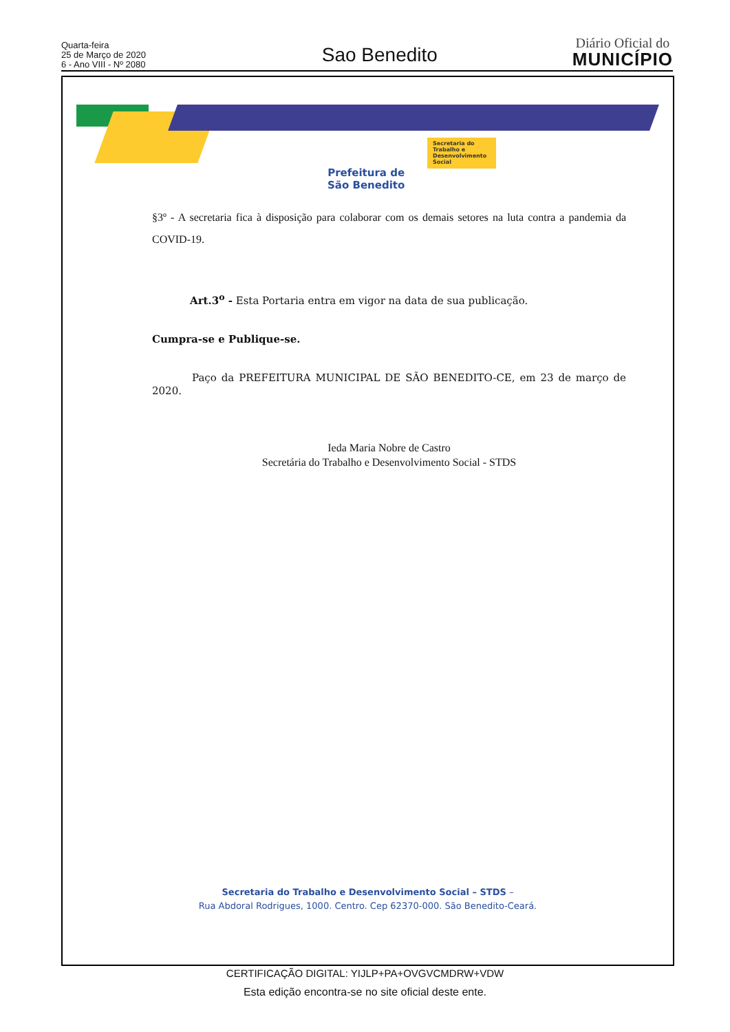Quarta-feira
25 de Março de 2020
6 - Ano VIII - Nº 2080
Sao Benedito
Diário Oficial do
MUNICÍPIO
Prefeitura de
São Benedito
Secretaria do Trabalho e Desenvolvimento Social
§3º - A secretaria fica à disposição para colaborar com os demais setores na luta contra a pandemia da COVID-19.
Art.3<sup>o</sup> - Esta Portaria entra em vigor na data de sua publicação.
Cumpra-se e Publique-se.
Paço da PREFEITURA MUNICIPAL DE SÃO BENEDITO-CE, em 23 de março de 2020.
Ieda Maria Nobre de Castro
Secretária do Trabalho e Desenvolvimento Social - STDS
Secretaria do Trabalho e Desenvolvimento Social – STDS –
Rua Abdoral Rodrigues, 1000. Centro. Cep 62370-000. São Benedito-Ceará.
CERTIFICAÇÃO DIGITAL: YIJLP+PA+OVGVCMDRW+VDW
Esta edição encontra-se no site oficial deste ente.